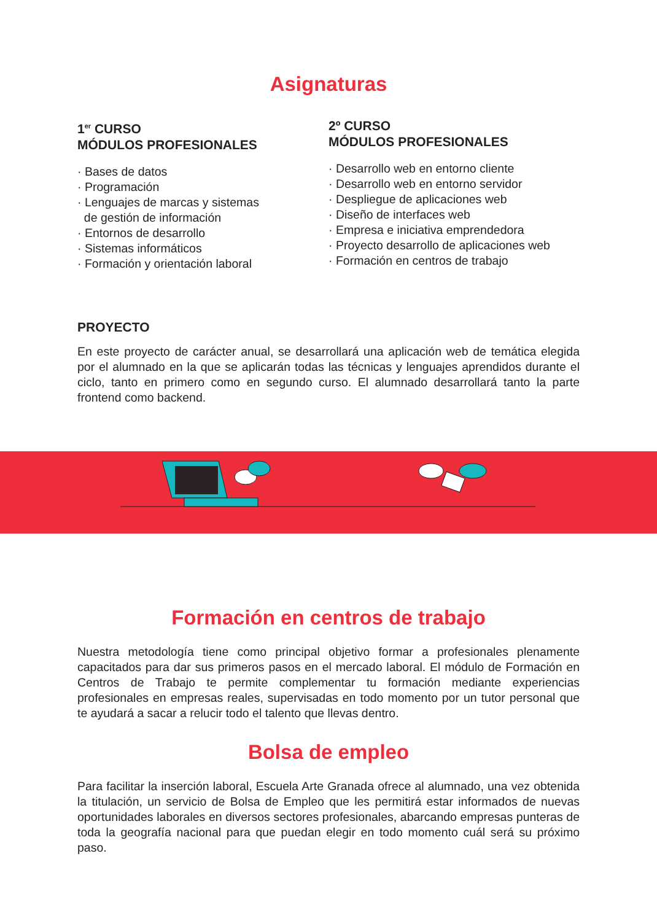Asignaturas
1<sup>er</sup> CURSO
MÓDULOS PROFESIONALES
· Bases de datos
· Programación
· Lenguajes de marcas y sistemas
de gestión de información
· Entornos de desarrollo
· Sistemas informáticos
· Formación y orientación laboral
2º CURSO
MÓDULOS PROFESIONALES
· Desarrollo web en entorno cliente
· Desarrollo web en entorno servidor
· Despliegue de aplicaciones web
· Diseño de interfaces web
· Empresa e iniciativa emprendedora
· Proyecto desarrollo de aplicaciones web
· Formación en centros de trabajo
PROYECTO
En este proyecto de carácter anual, se desarrollará una aplicación web de temática elegida por el alumnado en la que se aplicarán todas las técnicas y lenguajes aprendidos durante el ciclo, tanto en primero como en segundo curso. El alumnado desarrollará tanto la parte frontend como backend.
Formación en centros de trabajo
Nuestra metodología tiene como principal objetivo formar a profesionales plenamente capacitados para dar sus primeros pasos en el mercado laboral. El módulo de Formación en Centros de Trabajo te permite complementar tu formación mediante experiencias profesionales en empresas reales, supervisadas en todo momento por un tutor personal que te ayudará a sacar a relucir todo el talento que llevas dentro.
Bolsa de empleo
Para facilitar la inserción laboral, Escuela Arte Granada ofrece al alumnado, una vez obtenida la titulación, un servicio de Bolsa de Empleo que les permitirá estar informados de nuevas oportunidades laborales en diversos sectores profesionales, abarcando empresas punteras de toda la geografía nacional para que puedan elegir en todo momento cuál será su próximo paso.